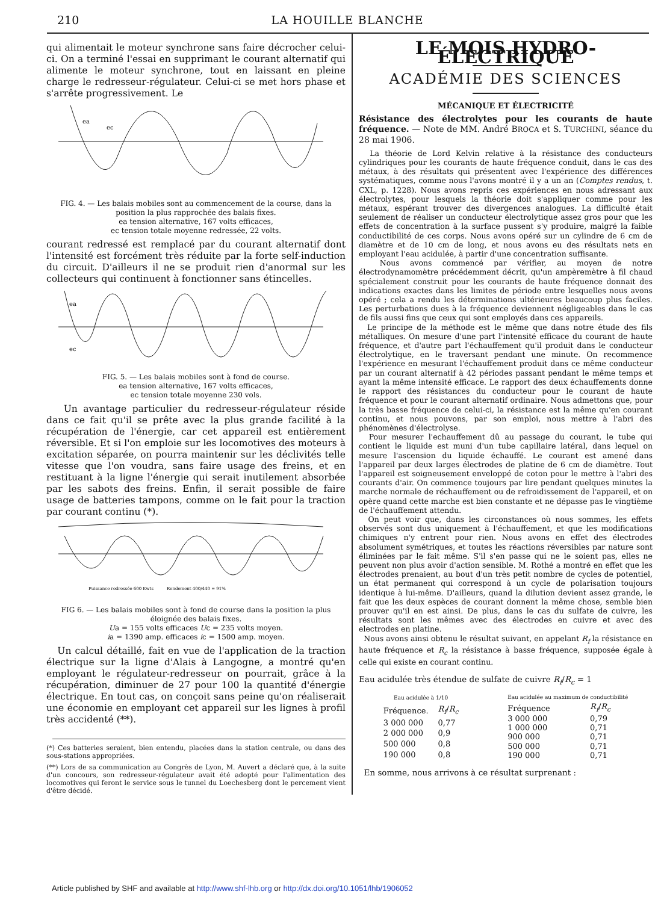210 LA HOUILLE BLANCHE
qui alimentait le moteur synchrone sans faire décrocher celui-ci. On a terminé l'essai en supprimant le courant alternatif qui alimente le moteur synchrone, tout en laissant en pleine charge le redresseur-régulateur. Celui-ci se met hors phase et s'arrête progressivement. Le
ea
ec
FIG. 4. — Les balais mobiles sont au commencement de la course, dans la position la plus rapprochée des balais fixes.
ea tension alternative, 167 volts efficaces,
ec tension totale moyenne redressée, 22 volts.
courant redressé est remplacé par du courant alternatif dont l'intensité est forcément très réduite par la forte self-induction du circuit. D'ailleurs il ne se produit rien d'anormal sur les collecteurs qui continuent à fonctionner sans étincelles.
ea
ec
FIG. 5. — Les balais mobiles sont à fond de course.
ea tension alternative, 167 volts efficaces,
ec tension totale moyenne 230 vols.
Un avantage particulier du redresseur-régulateur réside dans ce fait qu'il se prête avec la plus grande facilité à la récupération de l'énergie, car cet appareil est entièrement réversible. Et si l'on emploie sur les locomotives des moteurs à excitation séparée, on pourra maintenir sur les déclivités telle vitesse que l'on voudra, sans faire usage des freins, et en restituant à la ligne l'énergie qui serait inutilement absorbée par les sabots des freins. Enfin, il serait possible de faire usage de batteries tampons, comme on le fait pour la traction par courant continu (*).
Puissance redressée 600 Kwts
Rendement 400/440 = 91%
FIG 6. — Les balais mobiles sont à fond de course dans la position la plus éloignée des balais fixes.
Ua = 155 volts efficaces Uc = 235 volts moyen.
ia = 1390 amp. efficaces ic = 1500 amp. moyen.
Un calcul détaillé, fait en vue de l'application de la traction électrique sur la ligne d'Alais à Langogne, a montré qu'en employant le régulateur-redresseur on pourrait, grâce à la récupération, diminuer de 27 pour 100 la quantité d'énergie électrique. En tout cas, on conçoit sans peine qu'on réaliserait une économie en employant cet appareil sur les lignes à profil très accidenté (**).
(*) Ces batteries seraient, bien entendu, placées dans la station centrale, ou dans des sous-stations appropriées.
(**) Lors de sa communication au Congrès de Lyon, M. Auvert a déclaré que, à la suite d'un concours, son redresseur-régulateur avait été adopté pour l'alimentation des locomotives qui feront le service sous le tunnel du Loechesberg dont le percement vient d'être décidé.
LE MOIS HYDRO-ÉLECTRIQUE
ACADÉMIE DES SCIENCES
MÉCANIQUE ET ÉLECTRICITÉ
Résistance des électrolytes pour les courants de haute fréquence. — Note de MM. André BROCA et S. TURCHINI, séance du 28 mai 1906.
La théorie de Lord Kelvin relative à la résistance des conducteurs cylindriques pour les courants de haute fréquence conduit, dans le cas des métaux, à des résultats qui présentent avec l'expérience des différences systématiques, comme nous l'avons montré il y a un an (Comptes rendus, t. CXL, p. 1228). Nous avons repris ces expériences en nous adressant aux électrolytes, pour lesquels la théorie doit s'appliquer comme pour les métaux, espérant trouver des divergences analogues. La difficulté était seulement de réaliser un conducteur électrolytique assez gros pour que les effets de concentration à la surface pussent s'y produire, malgré la faible conductibilité de ces corps. Nous avons opéré sur un cylindre de 6 cm de diamètre et de 10 cm de long, et nous avons eu des résultats nets en employant l'eau acidulée, à partir d'une concentration suffisante.
Nous avons commencé par vérifier, au moyen de notre électrodynamomètre précédemment décrit, qu'un ampèremètre à fil chaud spécialement construit pour les courants de haute fréquence donnait des indications exactes dans les limites de période entre lesquelles nous avons opéré ; cela a rendu les déterminations ultérieures beaucoup plus faciles. Les perturbations dues à la fréquence deviennent négligeables dans le cas de fils aussi fins que ceux qui sont employés dans ces appareils.
Le principe de la méthode est le même que dans notre étude des fils métalliques. On mesure d'une part l'intensité efficace du courant de haute fréquence, et d'autre part l'échauffement qu'il produit dans le conducteur électrolytique, en le traversant pendant une minute. On recommence l'expérience en mesurant l'échauffement produit dans ce même conducteur par un courant alternatif à 42 périodes passant pendant le même temps et ayant la même intensité efficace. Le rapport des deux échauffements donne le rapport des résistances du conducteur pour le courant de haute fréquence et pour le courant alternatif ordinaire. Nous admettons que, pour la très basse fréquence de celui-ci, la résistance est la même qu'en courant continu, et nous pouvons, par son emploi, nous mettre à l'abri des phénomènes d'électrolyse.
Pour mesurer l'echauffement dû au passage du courant, le tube qui contient le liquide est muni d'un tube capillaire latéral, dans lequel on mesure l'ascension du liquide échauffé. Le courant est amené dans l'appareil par deux larges électrodes de platine de 6 cm de diamètre. Tout l'appareil est soigneusement enveloppé de coton pour le mettre à l'abri des courants d'air. On commence toujours par lire pendant quelques minutes la marche normale de réchauffement ou de refroidissement de l'appareil, et on opère quand cette marche est bien constante et ne dépasse pas le vingtième de l'échauffement attendu.
On peut voir que, dans les circonstances où nous sommes, les effets observés sont dus uniquement à l'échauffement, et que les modifications chimiques n'y entrent pour rien. Nous avons en effet des électrodes absolument symétriques, et toutes les réactions réversibles par nature sont éliminées par le fait même. S'il s'en passe qui ne le soient pas, elles ne peuvent non plus avoir d'action sensible. M. Rothé a montré en effet que les électrodes prenaient, au bout d'un très petit nombre de cycles de potentiel, un état permanent qui correspond à un cycle de polarisation toujours identique à lui-même. D'ailleurs, quand la dilution devient assez grande, le fait que les deux espèces de courant donnent la même chose, semble bien prouver qu'il en est ainsi. De plus, dans le cas du sulfate de cuivre, les résultats sont les mêmes avec des électrodes en cuivre et avec des electrodes en platine.
Nous avons ainsi obtenu le résultat suivant, en appelant R<sub>f</sub> la résistance en haute fréquence et R<sub>c</sub> la résistance à basse fréquence, supposée égale à celle qui existe en courant continu.
Eau acidulée très étendue de sulfate de cuivre R<sub>f</sub>/R<sub>c</sub> = 1
| Eau acidulée à 1/10 | |
| --- | --- |
| Fréquence. | R<sub>f</sub> / R<sub>c</sub> |
| 3 000 000 | 0,77 |
| 2 000 000 | 0,9 |
| 500 000 | 0,8 |
| 190 000 | 0,8 |
| Eau acidulée au maximum de conductibilité | |
| --- | --- |
| Fréquence | R<sub>f</sub> / R<sub>c</sub> |
| 3 000 000 | 0,79 |
| 1 000 000 | 0,71 |
| 900 000 | 0,71 |
| 500 000 | 0,71 |
| 190 000 | 0,71 |
En somme, nous arrivons à ce résultat surprenant :
Article published by SHF and available at http://www.shf-lhb.org or http://dx.doi.org/10.1051/lhb/1906052